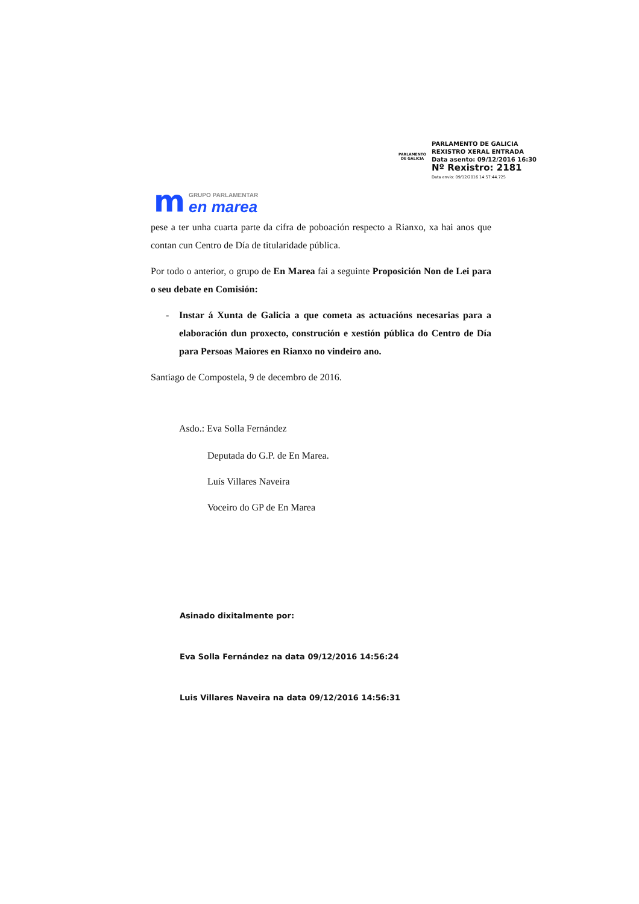PARLAMENTO
DE GALICIA
PARLAMENTO DE GALICIA
REXISTRO XERAL ENTRADA
Data asento: 09/12/2016 16:30
Nº Rexistro: 2181
Data envío: 09/12/2016 14:57:44.725
m
GRUPO PARLAMENTAR
en marea
pese a ter unha cuarta parte da cifra de poboación respecto a Rianxo, xa hai anos que contan cun Centro de Día de titularidade pública.
Por todo o anterior, o grupo de En Marea fai a seguinte Proposición Non de Lei para o seu debate en Comisión:
- Instar á Xunta de Galicia a que cometa as actuacións necesarias para a elaboración dun proxecto, construción e xestión pública do Centro de Día para Persoas Maiores en Rianxo no vindeiro ano.
Santiago de Compostela, 9 de decembro de 2016.
Asdo.: Eva Solla Fernández
Deputada do G.P. de En Marea.
Luís Villares Naveira
Voceiro do GP de En Marea
Asinado dixitalmente por:
Eva Solla Fernández na data 09/12/2016 14:56:24
Luis Villares Naveira na data 09/12/2016 14:56:31